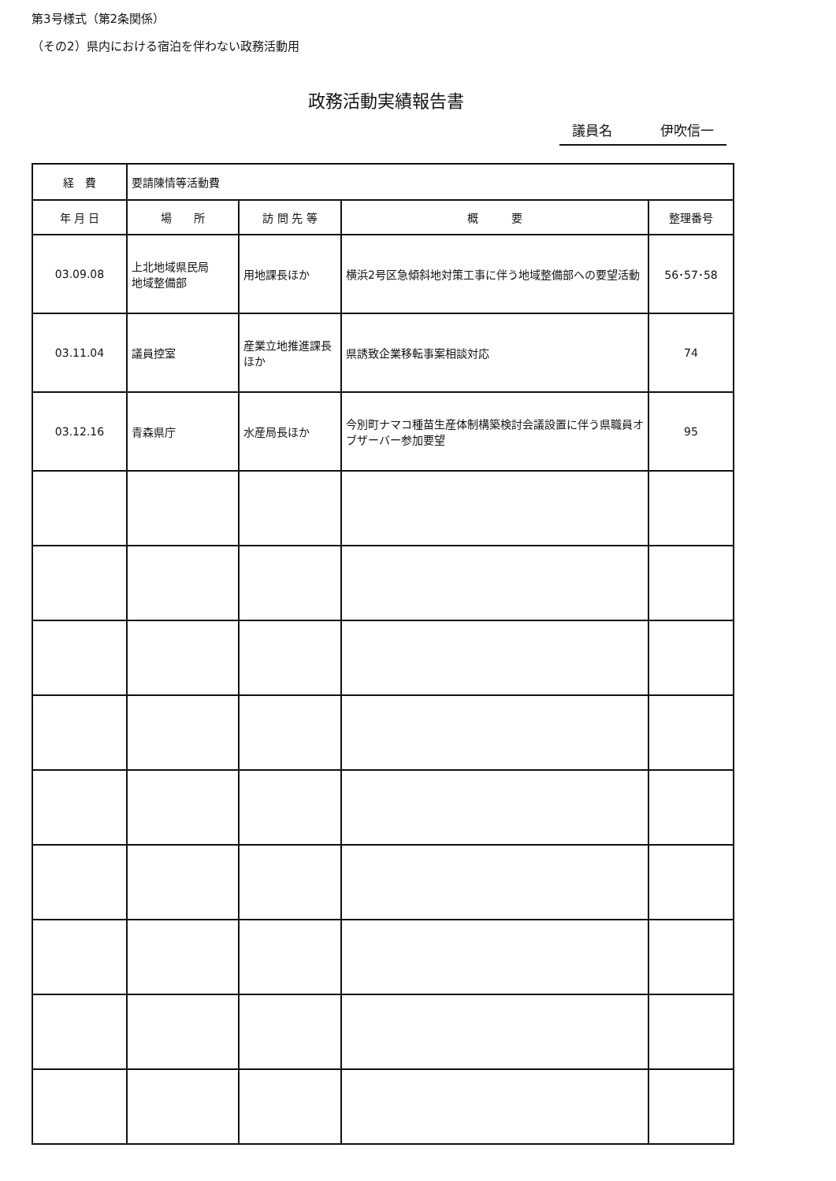第3号様式（第2条関係）
（その2）県内における宿泊を伴わない政務活動用
政務活動実績報告書
議員名 伊吹信一
| 経 費 | 要請陳情等活動費 | | | |
| 年 月 日 | 場 所 | 訪 問 先 等 | 概 要 | 整理番号 |
| 03.09.08 | 上北地域県民局 地域整備部 | 用地課長ほか | 横浜2号区急傾斜地対策工事に伴う地域整備部への要望活動 | 56･57･58 |
| 03.11.04 | 議員控室 | 産業立地推進課長ほか | 県誘致企業移転事案相談対応 | 74 |
| 03.12.16 | 青森県庁 | 水産局長ほか | 今別町ナマコ種苗生産体制構築検討会議設置に伴う県職員オブザーバー参加要望 | 95 |